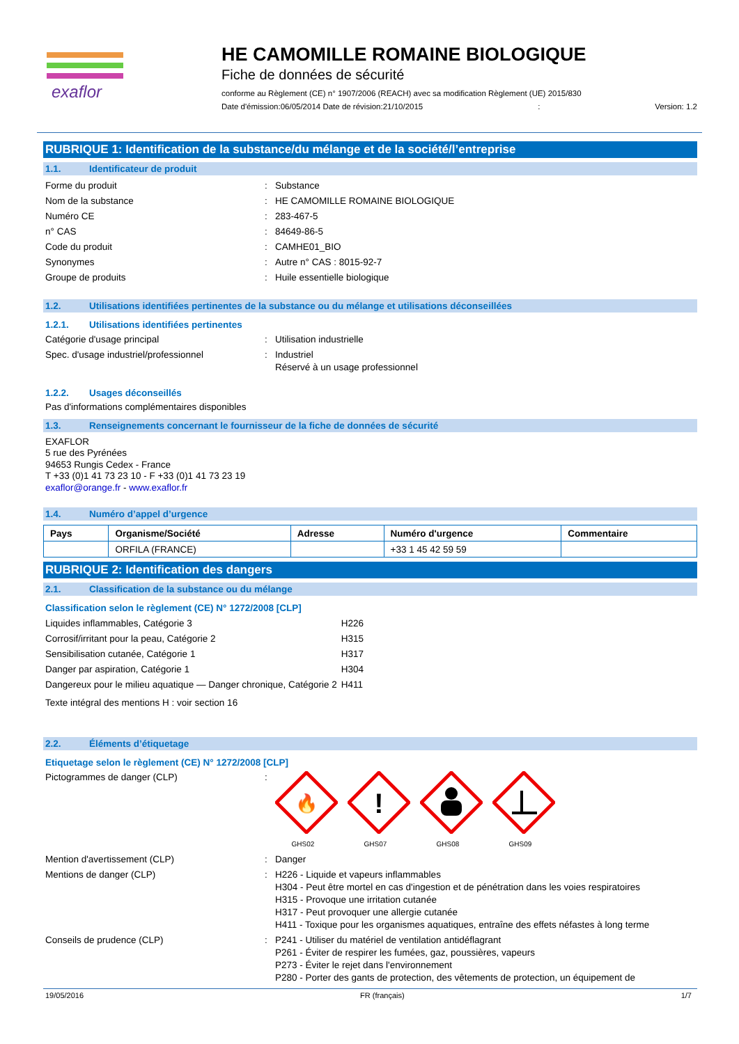exaflor
HE CAMOMILLE ROMAINE BIOLOGIQUE
Fiche de données de sécurité
conforme au Règlement (CE) n° 1907/2006 (REACH) avec sa modification Règlement (UE) 2015/830
Date d'émission:06/05/2014 Date de révision:21/10/2015: Version: 1.2
RUBRIQUE 1: Identification de la substance/du mélange et de la société/l’entreprise
1.1. Identificateur de produit
Forme du produit : Substance
Nom de la substance : HE CAMOMILLE ROMAINE BIOLOGIQUE
Numéro CE : 283-467-5
n° CAS : 84649-86-5
Code du produit : CAMHE01_BIO
Synonymes : Autre n° CAS : 8015-92-7
Groupe de produits : Huile essentielle biologique
1.2. Utilisations identifiées pertinentes de la substance ou du mélange et utilisations déconseillées
1.2.1. Utilisations identifiées pertinentes
Catégorie d'usage principal : Utilisation industrielle
Spec. d'usage industriel/professionnel : Industriel
Réservé à un usage professionnel
1.2.2. Usages déconseillés
Pas d'informations complémentaires disponibles
1.3. Renseignements concernant le fournisseur de la fiche de données de sécurité
EXAFLOR
5 rue des Pyrénées
94653 Rungis Cedex - France
T +33 (0)1 41 73 23 10 - F +33 (0)1 41 73 23 19
exaflor@orange.fr - www.exaflor.fr
1.4. Numéro d’appel d’urgence
| Pays | Organisme/Société | Adresse | Numéro d'urgence | Commentaire |
| --- | --- | --- | --- | --- |
| | ORFILA (FRANCE) | | +33 1 45 42 59 59 | |
RUBRIQUE 2: Identification des dangers
2.1. Classification de la substance ou du mélange
Classification selon le règlement (CE) N° 1272/2008 [CLP]
| Liquides inflammables, Catégorie 3 | H226 |
| Corrosif/irritant pour la peau, Catégorie 2 | H315 |
| Sensibilisation cutanée, Catégorie 1 | H317 |
| Danger par aspiration, Catégorie 1 | H304 |
| Dangereux pour le milieu aquatique — Danger chronique, Catégorie 2 | H411 |
Texte intégral des mentions H : voir section 16
2.2. Éléments d’étiquetage
Etiquetage selon le règlement (CE) N° 1272/2008 [CLP]
Pictogrammes de danger (CLP) :
🔥
GHS02
!
GHS07
GHS08
GHS09
Mention d'avertissement (CLP) : Danger
Mentions de danger (CLP) : H226 - Liquide et vapeurs inflammables
H304 - Peut être mortel en cas d'ingestion et de pénétration dans les voies respiratoires
H315 - Provoque une irritation cutanée
H317 - Peut provoquer une allergie cutanée
H411 - Toxique pour les organismes aquatiques, entraîne des effets néfastes à long terme
Conseils de prudence (CLP) : P241 - Utiliser du matériel de ventilation antidéflagrant
P261 - Éviter de respirer les fumées, gaz, poussières, vapeurs
P273 - Éviter le rejet dans l'environnement
P280 - Porter des gants de protection, des vêtements de protection, un équipement de
19/05/2016 FR (français) 1/7